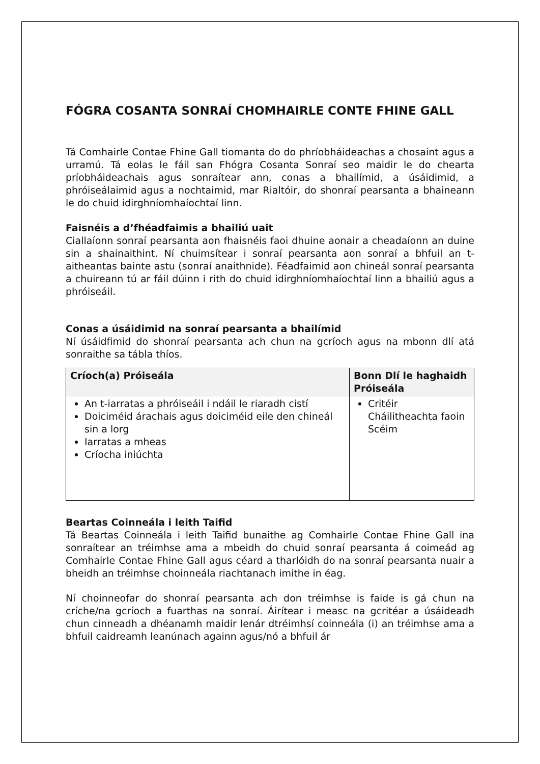FÓGRA COSANTA SONRAÍ CHOMHAIRLE CONTE FHINE GALL
Tá Comhairle Contae Fhine Gall tiomanta do do phríobháideachas a chosaint agus a urramú. Tá eolas le fáil san Fhógra Cosanta Sonraí seo maidir le do chearta príobháideachais agus sonraítear ann, conas a bhailímid, a úsáidimid, a phróiseálaimid agus a nochtaimid, mar Rialtóir, do shonraí pearsanta a bhaineann le do chuid idirghníomhaíochtaí linn.
Faisnéis a d’fhéadfaimis a bhailiú uait
Ciallaíonn sonraí pearsanta aon fhaisnéis faoi dhuine aonair a cheadaíonn an duine sin a shainaithint. Ní chuimsítear i sonraí pearsanta aon sonraí a bhfuil an t-aitheantas bainte astu (sonraí anaithnide). Féadfaimid aon chineál sonraí pearsanta a chuireann tú ar fáil dúinn i rith do chuid idirghníomhaíochtaí linn a bhailiú agus a phróiseáil.
Conas a úsáidimid na sonraí pearsanta a bhailímid
Ní úsáidfimid do shonraí pearsanta ach chun na gcríoch agus na mbonn dlí atá sonraithe sa tábla thíos.
| Críoch(a) Próiseála | Bonn Dlí le haghaidh Próiseála |
| --- | --- |
| An t-iarratas a phróiseáil i ndáil le riaradh cistí Doiciméid árachais agus doiciméid eile den chineál sin a lorg Iarratas a mheas Críocha iniúchta | Critéir Cháilitheachta faoin Scéim |
Beartas Coinneála i leith Taifid
Tá Beartas Coinneála i leith Taifid bunaithe ag Comhairle Contae Fhine Gall ina sonraítear an tréimhse ama a mbeidh do chuid sonraí pearsanta á coimeád ag Comhairle Contae Fhine Gall agus céard a tharlóidh do na sonraí pearsanta nuair a bheidh an tréimhse choinneála riachtanach imithe in éag.
Ní choinneofar do shonraí pearsanta ach don tréimhse is faide is gá chun na críche/na gcríoch a fuarthas na sonraí. Áirítear i measc na gcritéar a úsáideadh chun cinneadh a dhéanamh maidir lenár dtréimhsí coinneála (i) an tréimhse ama a bhfuil caidreamh leanúnach againn agus/nó a bhfuil ár